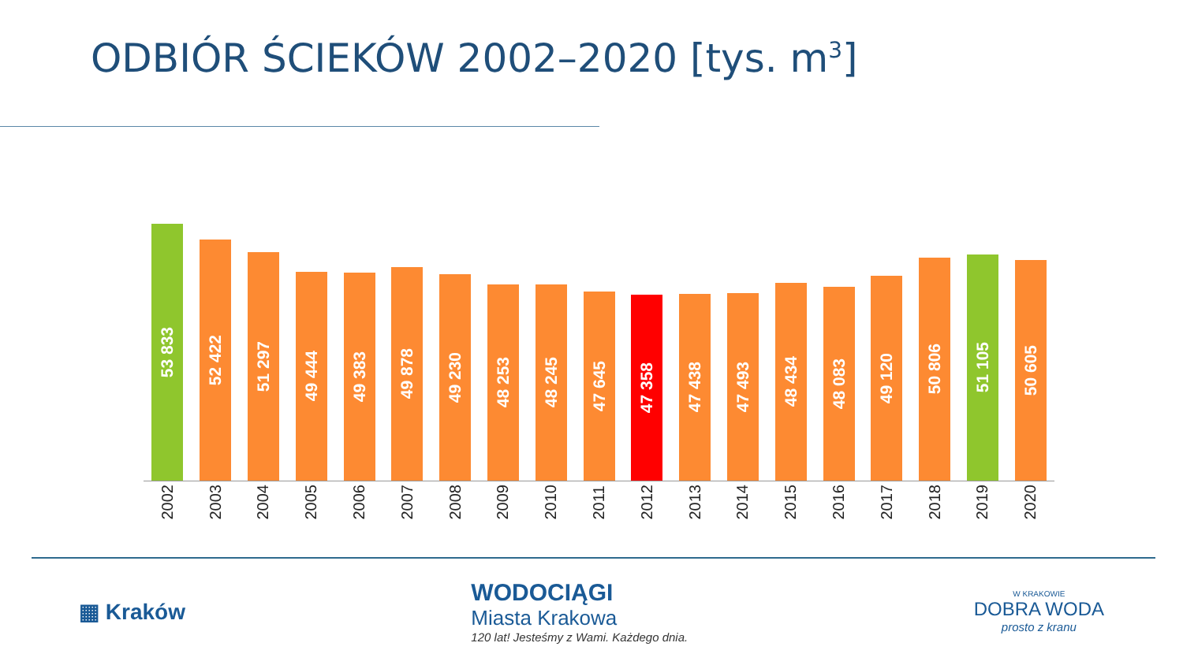ODBIÓR ŚCIEKÓW 2002–2020 [tys. m<sup>3</sup>]
53 833
52 422
51 297
49 444
49 383
49 878
49 230
48 253
48 245
47 645
47 358
47 438
47 493
48 434
48 083
49 120
50 806
51 105
50 605
2002
2003
2004
2005
2006
2007
2008
2009
2010
2011
2012
2013
2014
2015
2016
2017
2018
2019
2020
▦ Kraków
WODOCIĄGI
Miasta Krakowa
120 lat! Jesteśmy z Wami. Każdego dnia.
W KRAKOWIE
DOBRA WODA
prosto z kranu